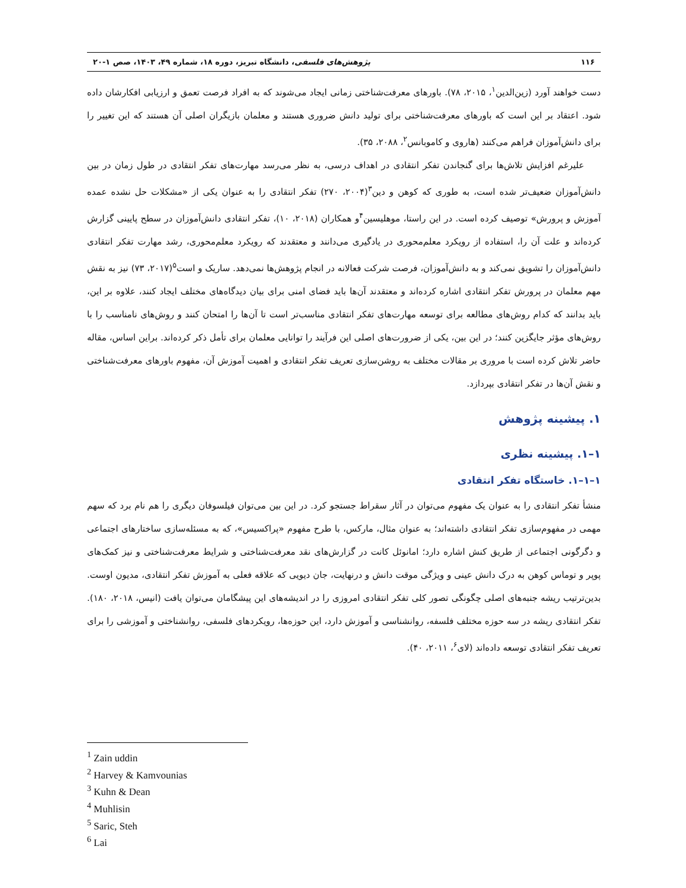۱۱۶ پژوهش‌های فلسفی، دانشگاه تبریز، دوره ۱۸، شماره ۴۹، ۱۴۰۳، صص ۱-۲۰
دست خواهند آورد (زین‌الدین<sup>۱</sup>، ۲۰۱۵، ۷۸). باورهای معرفت‌شناختی زمانی ایجاد می‌شوند که به افراد فرصت تعمق و ارزیابی افکارشان داده شود. اعتقاد بر این است که باورهای معرفت‌شناختی برای تولید دانش ضروری هستند و معلمان بازیگران اصلی آن هستند که این تغییر را برای دانش‌آموزان فراهم می‌کنند (هاروی و کاموبانس<sup>۲</sup>، ۲۰۸۸، ۳۵).
علیرغم افزایش تلاش‌ها برای گنجاندن تفکر انتقادی در اهداف درسی، به نظر می‌رسد مهارت‌های تفکر انتقادی در طول زمان در بین دانش‌آموزان ضعیف‌تر شده است، به طوری که کوهن و دین<sup>۳</sup>(۲۰۰۴، ۲۷۰) تفکر انتقادی را به عنوان یکی از «مشکلات حل نشده عمده آموزش و پرورش» توصیف کرده است. در این راستا، موهلیسین<sup>۴</sup>و همکاران (۲۰۱۸، ۱۰)، تفکر انتقادی دانش‌آموزان در سطح پایینی گزارش کرده‌اند و علت آن را، استفاده از رویکرد معلم‌محوری در یادگیری می‌دانند و معتقدند که رویکرد معلم‌محوری، رشد مهارت تفکر انتقادی دانش‌آموزان را تشویق نمی‌کند و به دانش‌آموزان، فرصت شرکت فعالانه در انجام پژوهش‌ها نمی‌دهد. ساریک و است<sup>۵</sup>(۲۰۱۷، ۷۳) نیز به نقش مهم معلمان در پرورش تفکر انتقادی اشاره کرده‌اند و معتقدند آن‌ها باید فضای امنی برای بیان دیدگاه‌های مختلف ایجاد کنند، علاوه بر این، باید بدانند که کدام روش‌های مطالعه برای توسعه مهارت‌های تفکر انتقادی مناسب‌تر است تا آن‌ها را امتحان کنند و روش‌های نامناسب را با روش‌های مؤثر جایگزین کنند؛ در این بین، یکی از ضرورت‌های اصلی این فرآیند را توانایی معلمان برای تأمل ذکر کرده‌اند. براین اساس، مقاله حاضر تلاش کرده است با مروری بر مقالات مختلف به روشن‌سازی تعریف تفکر انتقادی و اهمیت آموزش آن، مفهوم باورهای معرفت‌شناختی و نقش آن‌ها در تفکر انتقادی بپردازد.
۱. پیشینه پژوهش
۱–۱. پیشینه نظری
۱–۱–۱. خاستگاه تفکر انتقادی
منشأ تفکر انتقادی را به عنوان یک مفهوم می‌توان در آثار سقراط جستجو کرد. در این بین می‌توان فیلسوفان دیگری را هم نام برد که سهم مهمی در مفهوم‌سازی تفکر انتقادی داشته‌اند؛ به عنوان مثال، مارکس، با طرح مفهوم «پراکسیس»، که به مسئله‌سازی ساختارهای اجتماعی و دگرگونی اجتماعی از طریق کنش اشاره دارد؛ امانوئل کانت در گزارش‌های نقد معرفت‌شناختی و شرایط معرفت‌شناختی و نیز کمک‌های پوپر و توماس کوهن به درک دانش عینی و ویژگی موقت دانش و درنهایت، جان دیویی که علاقه فعلی به آموزش تفکر انتقادی، مدیون اوست. بدین‌ترتیب ریشه جنبه‌های اصلی چگونگی تصور کلی تفکر انتقادی امروزی را در اندیشه‌های این پیشگامان می‌توان یافت (انیس، ۲۰۱۸، ۱۸۰). تفکر انتقادی ریشه در سه حوزه مختلف فلسفه، روانشناسی و آموزش دارد، این حوزه‌ها، رویکردهای فلسفی، روانشناختی و آموزشی را برای تعریف تفکر انتقادی توسعه داده‌اند (لای<sup>۶</sup>، ۲۰۱۱، ۴۰).
<sup>1</sup> Zain uddin
<sup>2</sup> Harvey & Kamvounias
<sup>3</sup> Kuhn & Dean
<sup>4</sup> Muhlisin
<sup>5</sup> Saric, Steh
<sup>6</sup> Lai